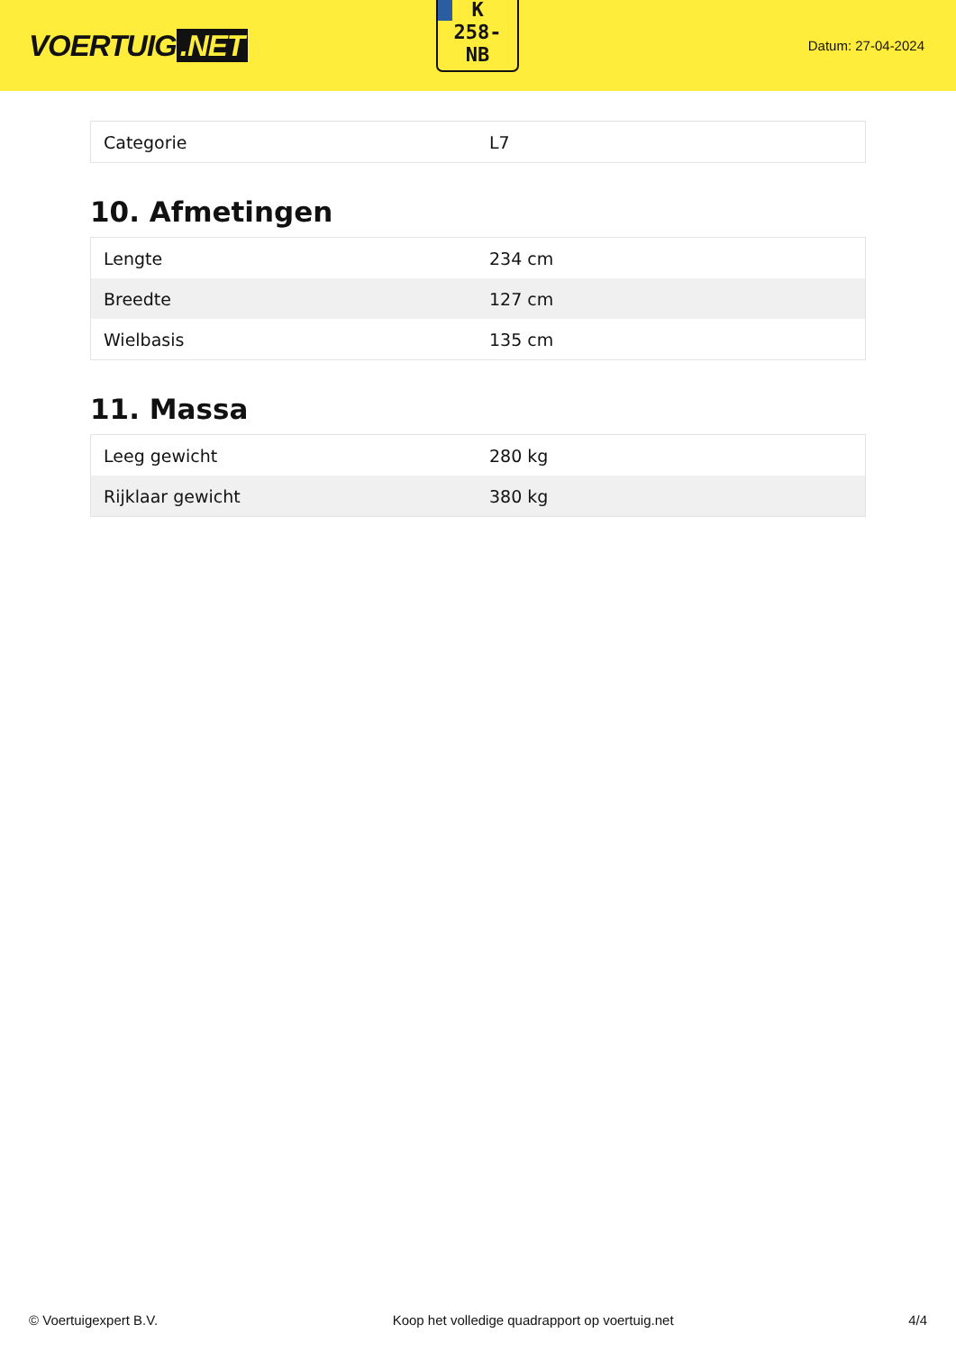VOERTUIG.NET
K
258-
NB
Datum: 27-04-2024
| Categorie | L7 |
10. Afmetingen
| Lengte | 234 cm |
| Breedte | 127 cm |
| Wielbasis | 135 cm |
11. Massa
| Leeg gewicht | 280 kg |
| Rijklaar gewicht | 380 kg |
© Voertuigexpert B.V. Koop het volledige quadrapport op voertuig.net 4/4